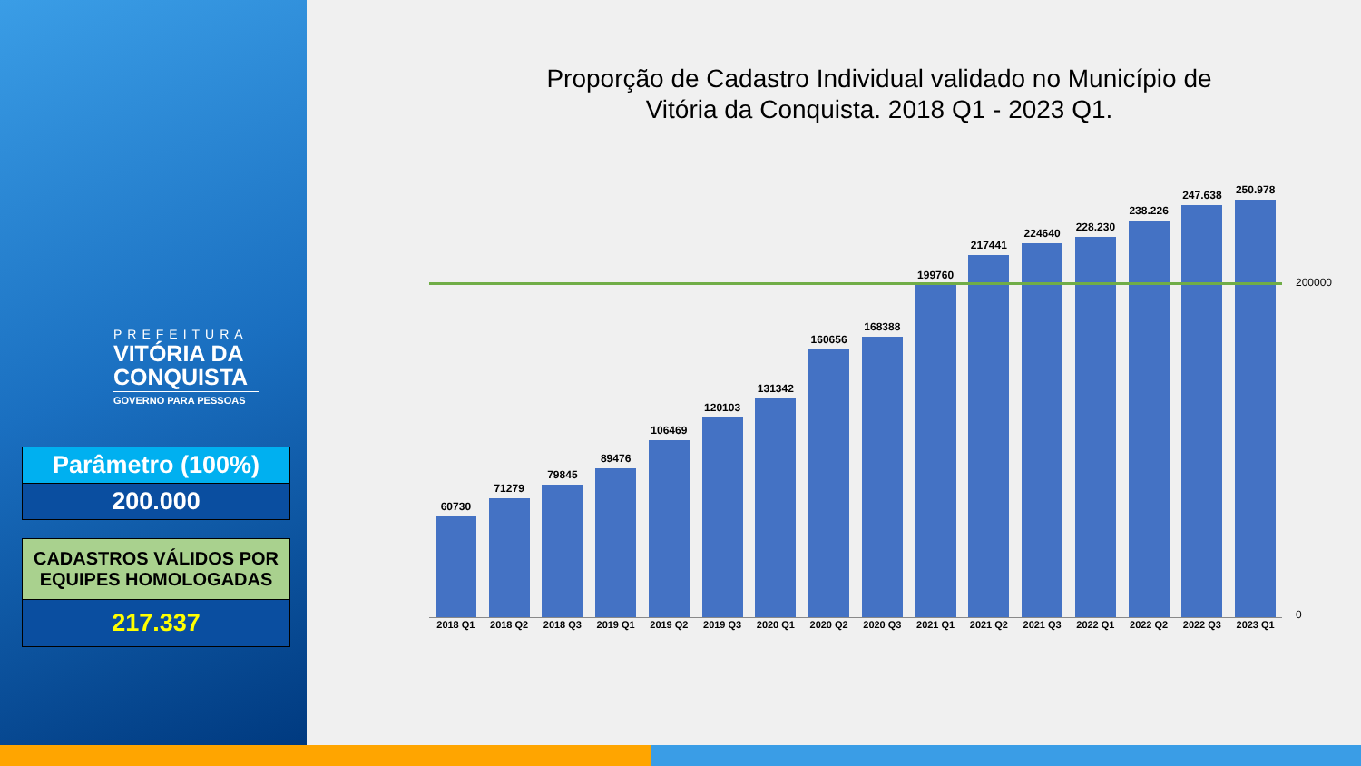PREFEITURA
VITÓRIA DA
CONQUISTA
GOVERNO PARA PESSOAS
Parâmetro (100%)
200.000
CADASTROS VÁLIDOS POR EQUIPES HOMOLOGADAS
217.337
Proporção de Cadastro Individual validado no Município de
Vitória da Conquista. 2018 Q1 - 2023 Q1.
60730
71279
79845
89476
106469
120103
131342
160656
168388
199760
217441
224640
228.230
238.226
247.638
250.978
2018 Q1 2018 Q2 2018 Q3 2019 Q1 2019 Q2 2019 Q3 2020 Q1 2020 Q2 2020 Q3 2021 Q1 2021 Q2 2021 Q3 2022 Q1 2022 Q2 2022 Q3 2023 Q1
200000
0